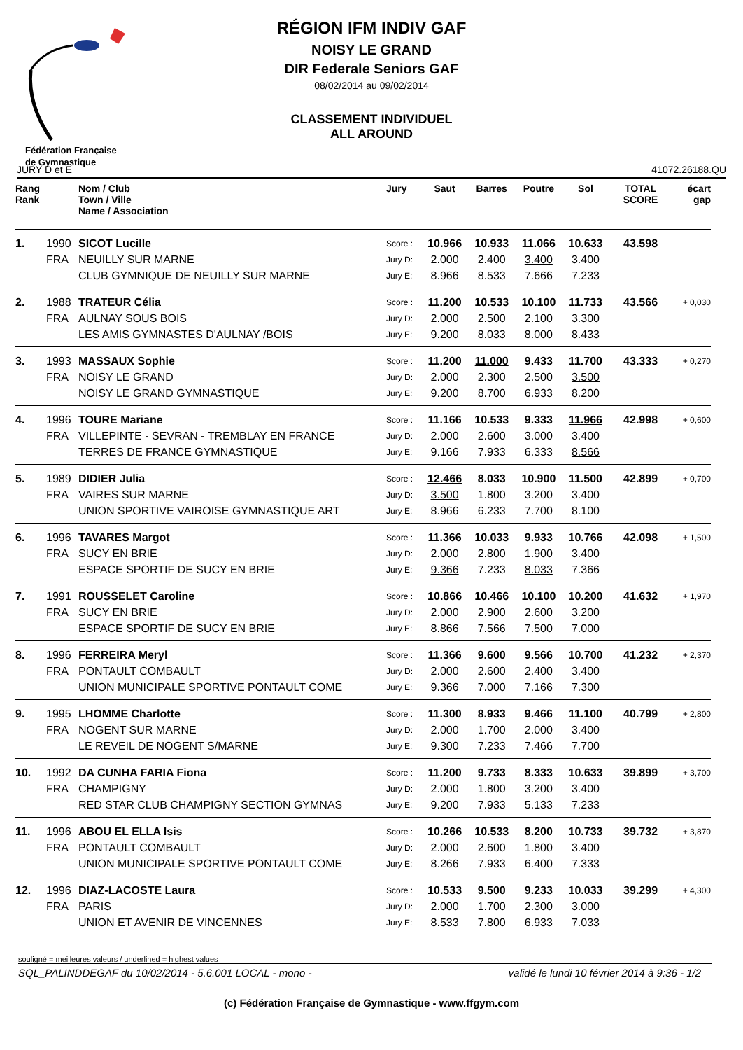Fédération Française
de Gymnastique
RÉGION IFM INDIV GAF
NOISY LE GRAND
DIR Federale Seniors GAF
08/02/2014 au 09/02/2014
CLASSEMENT INDIVIDUEL
ALL AROUND
JURY D et E 41072.26188.QU
| Rang Rank | | Nom / Club Town / Ville Name / Association | Jury | Saut | Barres | Poutre | Sol | TOTAL SCORE | écart gap |
| --- | --- | --- | --- | --- | --- | --- | --- | --- | --- |
| 1. | 1990 | SICOT Lucille | Score : | 10.966 | 10.933 | 11.066 | 10.633 | 43.598 | |
| | FRA | NEUILLY SUR MARNE | Jury D: | 2.000 | 2.400 | 3.400 | 3.400 | | |
| | | CLUB GYMNIQUE DE NEUILLY SUR MARNE | Jury E: | 8.966 | 8.533 | 7.666 | 7.233 | | |
| 2. | 1988 | TRATEUR Célia | Score : | 11.200 | 10.533 | 10.100 | 11.733 | 43.566 | + 0,030 |
| | FRA | AULNAY SOUS BOIS | Jury D: | 2.000 | 2.500 | 2.100 | 3.300 | | |
| | | LES AMIS GYMNASTES D'AULNAY /BOIS | Jury E: | 9.200 | 8.033 | 8.000 | 8.433 | | |
| 3. | 1993 | MASSAUX Sophie | Score : | 11.200 | 11.000 | 9.433 | 11.700 | 43.333 | + 0,270 |
| | FRA | NOISY LE GRAND | Jury D: | 2.000 | 2.300 | 2.500 | 3.500 | | |
| | | NOISY LE GRAND GYMNASTIQUE | Jury E: | 9.200 | 8.700 | 6.933 | 8.200 | | |
| 4. | 1996 | TOURE Mariane | Score : | 11.166 | 10.533 | 9.333 | 11.966 | 42.998 | + 0,600 |
| | FRA | VILLEPINTE - SEVRAN - TREMBLAY EN FRANCE | Jury D: | 2.000 | 2.600 | 3.000 | 3.400 | | |
| | | TERRES DE FRANCE GYMNASTIQUE | Jury E: | 9.166 | 7.933 | 6.333 | 8.566 | | |
| 5. | 1989 | DIDIER Julia | Score : | 12.466 | 8.033 | 10.900 | 11.500 | 42.899 | + 0,700 |
| | FRA | VAIRES SUR MARNE | Jury D: | 3.500 | 1.800 | 3.200 | 3.400 | | |
| | | UNION SPORTIVE VAIROISE GYMNASTIQUE ART | Jury E: | 8.966 | 6.233 | 7.700 | 8.100 | | |
| 6. | 1996 | TAVARES Margot | Score : | 11.366 | 10.033 | 9.933 | 10.766 | 42.098 | + 1,500 |
| | FRA | SUCY EN BRIE | Jury D: | 2.000 | 2.800 | 1.900 | 3.400 | | |
| | | ESPACE SPORTIF DE SUCY EN BRIE | Jury E: | 9.366 | 7.233 | 8.033 | 7.366 | | |
| 7. | 1991 | ROUSSELET Caroline | Score : | 10.866 | 10.466 | 10.100 | 10.200 | 41.632 | + 1,970 |
| | FRA | SUCY EN BRIE | Jury D: | 2.000 | 2.900 | 2.600 | 3.200 | | |
| | | ESPACE SPORTIF DE SUCY EN BRIE | Jury E: | 8.866 | 7.566 | 7.500 | 7.000 | | |
| 8. | 1996 | FERREIRA Meryl | Score : | 11.366 | 9.600 | 9.566 | 10.700 | 41.232 | + 2,370 |
| | FRA | PONTAULT COMBAULT | Jury D: | 2.000 | 2.600 | 2.400 | 3.400 | | |
| | | UNION MUNICIPALE SPORTIVE PONTAULT COME | Jury E: | 9.366 | 7.000 | 7.166 | 7.300 | | |
| 9. | 1995 | LHOMME Charlotte | Score : | 11.300 | 8.933 | 9.466 | 11.100 | 40.799 | + 2,800 |
| | FRA | NOGENT SUR MARNE | Jury D: | 2.000 | 1.700 | 2.000 | 3.400 | | |
| | | LE REVEIL DE NOGENT S/MARNE | Jury E: | 9.300 | 7.233 | 7.466 | 7.700 | | |
| 10. | 1992 | DA CUNHA FARIA Fiona | Score : | 11.200 | 9.733 | 8.333 | 10.633 | 39.899 | + 3,700 |
| | FRA | CHAMPIGNY | Jury D: | 2.000 | 1.800 | 3.200 | 3.400 | | |
| | | RED STAR CLUB CHAMPIGNY SECTION GYMNAS | Jury E: | 9.200 | 7.933 | 5.133 | 7.233 | | |
| 11. | 1996 | ABOU EL ELLA Isis | Score : | 10.266 | 10.533 | 8.200 | 10.733 | 39.732 | + 3,870 |
| | FRA | PONTAULT COMBAULT | Jury D: | 2.000 | 2.600 | 1.800 | 3.400 | | |
| | | UNION MUNICIPALE SPORTIVE PONTAULT COME | Jury E: | 8.266 | 7.933 | 6.400 | 7.333 | | |
| 12. | 1996 | DIAZ-LACOSTE Laura | Score : | 10.533 | 9.500 | 9.233 | 10.033 | 39.299 | + 4,300 |
| | FRA | PARIS | Jury D: | 2.000 | 1.700 | 2.300 | 3.000 | | |
| | | UNION ET AVENIR DE VINCENNES | Jury E: | 8.533 | 7.800 | 6.933 | 7.033 | | |
souligné = meilleures valeurs / underlined = highest values
SQL_PALINDDEGAF du 10/02/2014 - 5.6.001 LOCAL - mono - validé le lundi 10 février 2014 à 9:36 - 1/2
(c) Fédération Française de Gymnastique - www.ffgym.com